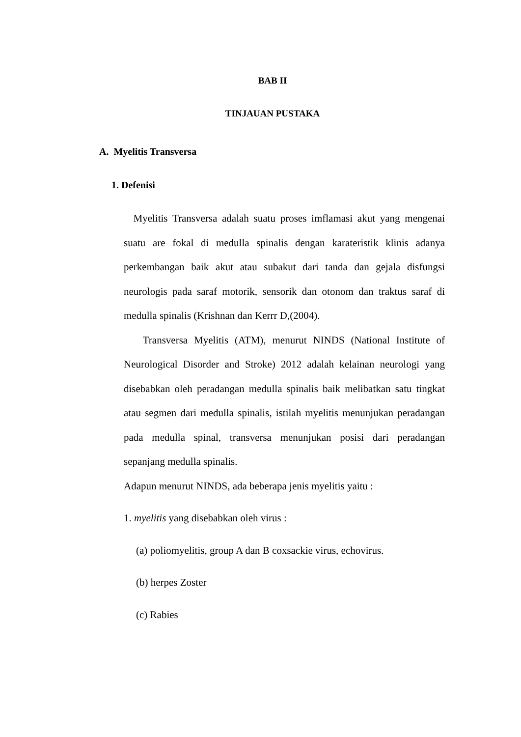BAB II
TINJAUAN PUSTAKA
A. Myelitis Transversa
1. Defenisi
Myelitis Transversa adalah suatu proses imflamasi akut yang mengenai suatu are fokal di medulla spinalis dengan karateristik klinis adanya perkembangan baik akut atau subakut dari tanda dan gejala disfungsi neurologis pada saraf motorik, sensorik dan otonom dan traktus saraf di medulla spinalis (Krishnan dan Kerrr D,(2004).
Transversa Myelitis (ATM), menurut NINDS (National Institute of Neurological Disorder and Stroke) 2012 adalah kelainan neurologi yang disebabkan oleh peradangan medulla spinalis baik melibatkan satu tingkat atau segmen dari medulla spinalis, istilah myelitis menunjukan peradangan pada medulla spinal, transversa menunjukan posisi dari peradangan sepanjang medulla spinalis.
Adapun menurut NINDS, ada beberapa jenis myelitis yaitu :
1. myelitis yang disebabkan oleh virus :
(a) poliomyelitis, group A dan B coxsackie virus, echovirus.
(b) herpes Zoster
(c) Rabies